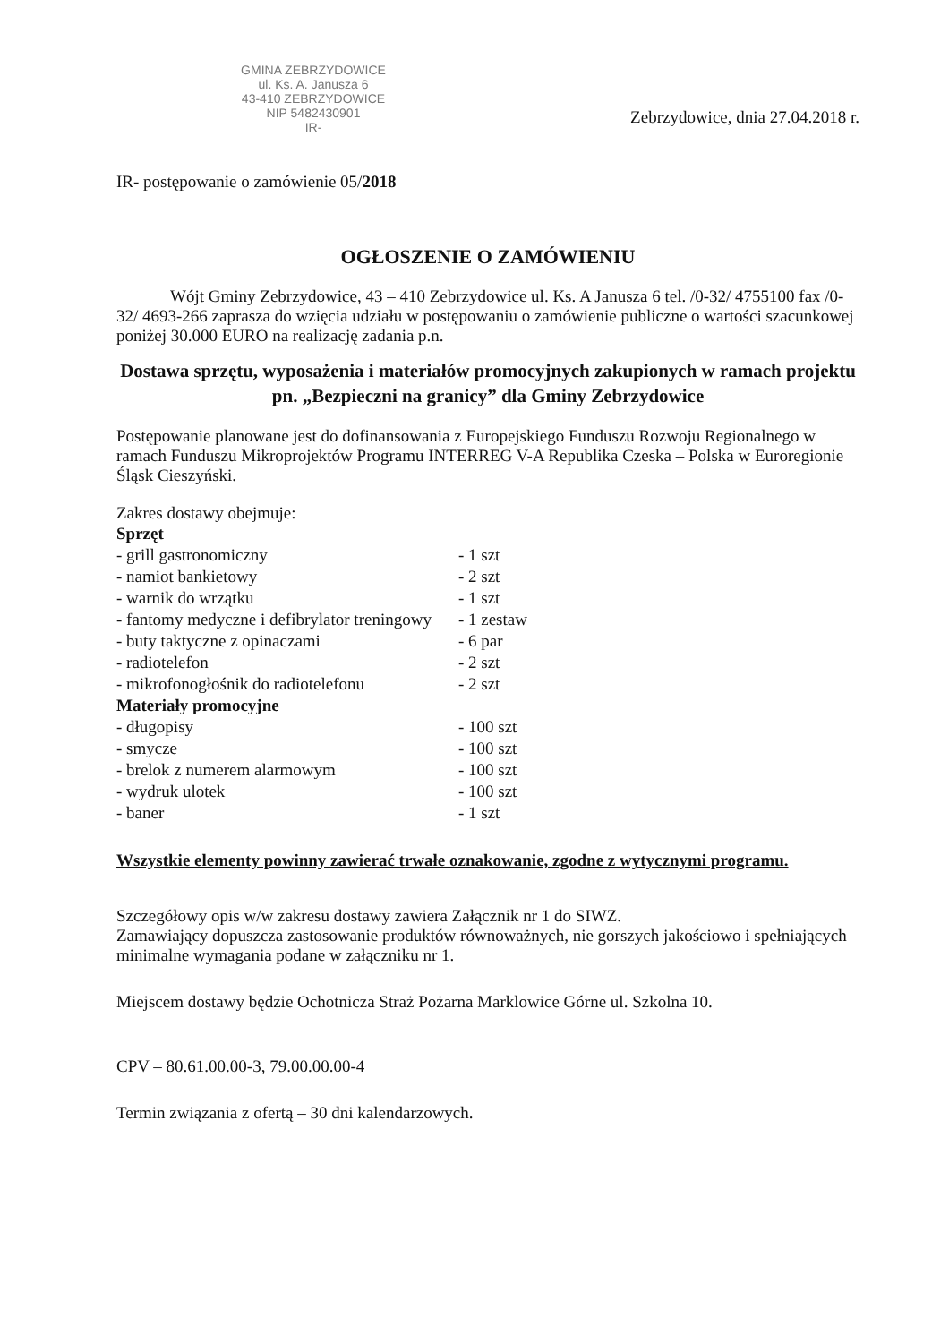GMINA ZEBRZYDOWICE
ul. Ks. A. Janusza 6
43-410 ZEBRZYDOWICE
NIP 5482430901
IR-
Zebrzydowice, dnia 27.04.2018 r.
IR- postępowanie o zamówienie 05/2018
OGŁOSZENIE O ZAMÓWIENIU
Wójt Gminy Zebrzydowice, 43 – 410 Zebrzydowice ul. Ks. A Janusza 6 tel. /0-32/ 4755100 fax /0-32/ 4693-266 zaprasza do wzięcia udziału w postępowaniu o zamówienie publiczne o wartości szacunkowej poniżej 30.000 EURO na realizację zadania p.n.
Dostawa sprzętu, wyposażenia i materiałów promocyjnych zakupionych w ramach projektu pn. „Bezpieczni na granicy” dla Gminy Zebrzydowice
Postępowanie planowane jest do dofinansowania z Europejskiego Funduszu Rozwoju Regionalnego w ramach Funduszu Mikroprojektów Programu INTERREG V-A Republika Czeska – Polska w Euroregionie Śląsk Cieszyński.
Zakres dostawy obejmuje:
| Sprzęt | |
| - grill gastronomiczny | - 1 szt |
| - namiot bankietowy | - 2 szt |
| - warnik do wrzątku | - 1 szt |
| - fantomy medyczne i defibrylator treningowy | - 1 zestaw |
| - buty taktyczne z opinaczami | - 6 par |
| - radiotelefon | - 2 szt |
| - mikrofonogłośnik do radiotelefonu | - 2 szt |
| Materiały promocyjne | |
| - długopisy | - 100 szt |
| - smycze | - 100 szt |
| - brelok z numerem alarmowym | - 100 szt |
| - wydruk ulotek | - 100 szt |
| - baner | - 1 szt |
Wszystkie elementy powinny zawierać trwałe oznakowanie, zgodne z wytycznymi programu.
Szczegółowy opis w/w zakresu dostawy zawiera Załącznik nr 1 do SIWZ.
Zamawiający dopuszcza zastosowanie produktów równoważnych, nie gorszych jakościowo i spełniających minimalne wymagania podane w załączniku nr 1.
Miejscem dostawy będzie Ochotnicza Straż Pożarna Marklowice Górne ul. Szkolna 10.
CPV – 80.61.00.00-3, 79.00.00.00-4
Termin związania z ofertą – 30 dni kalendarzowych.